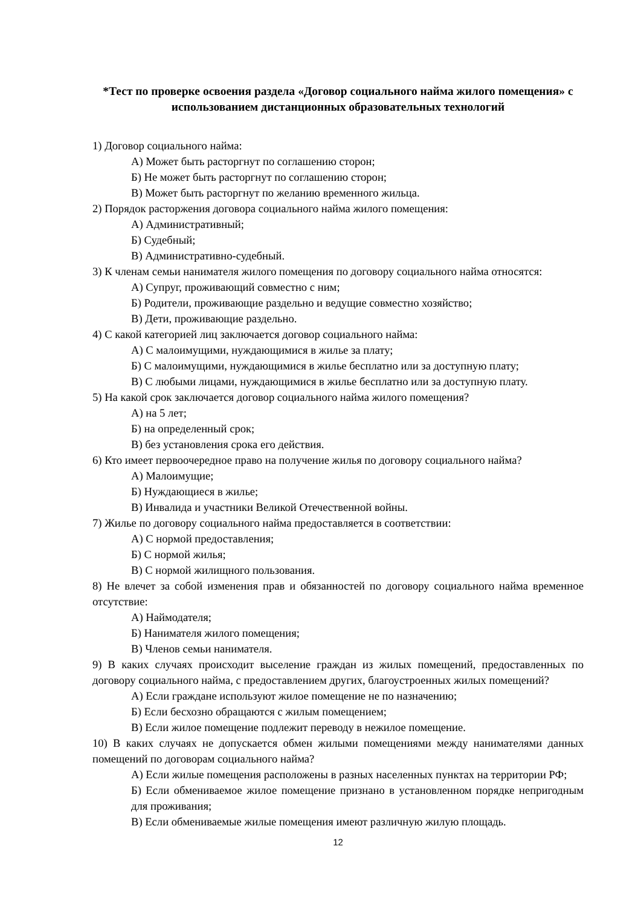*Тест по проверке освоения раздела «Договор социального найма жилого помещения» с использованием дистанционных образовательных технологий
1) Договор социального найма:
А) Может быть расторгнут по соглашению сторон;
Б) Не может быть расторгнут по соглашению сторон;
В) Может быть расторгнут по желанию временного жильца.
2) Порядок расторжения договора социального найма жилого помещения:
А) Административный;
Б) Судебный;
В) Административно-судебный.
3) К членам семьи нанимателя жилого помещения по договору социального найма относятся:
А) Супруг, проживающий совместно с ним;
Б) Родители, проживающие раздельно и ведущие совместно хозяйство;
В) Дети, проживающие раздельно.
4) С какой категорией лиц заключается договор социального найма:
А) С малоимущими, нуждающимися в жилье за плату;
Б) С малоимущими, нуждающимися в жилье бесплатно или за доступную плату;
В) С любыми лицами, нуждающимися в жилье бесплатно или за доступную плату.
5) На какой срок заключается договор социального найма жилого помещения?
А) на 5 лет;
Б) на определенный срок;
В) без установления срока его действия.
6) Кто имеет первоочередное право на получение жилья по договору социального найма?
А) Малоимущие;
Б) Нуждающиеся в жилье;
В) Инвалида и участники Великой Отечественной войны.
7) Жилье по договору социального найма предоставляется в соответствии:
А) С нормой предоставления;
Б) С нормой жилья;
В) С нормой жилищного пользования.
8) Не влечет за собой изменения прав и обязанностей по договору социального найма временное отсутствие:
А) Наймодателя;
Б) Нанимателя жилого помещения;
В) Членов семьи нанимателя.
9) В каких случаях происходит выселение граждан из жилых помещений, предоставленных по договору социального найма, с предоставлением других, благоустроенных жилых помещений?
А) Если граждане используют жилое помещение не по назначению;
Б) Если бесхозно обращаются с жилым помещением;
В) Если жилое помещение подлежит переводу в нежилое помещение.
10) В каких случаях не допускается обмен жилыми помещениями между нанимателями данных помещений по договорам социального найма?
А) Если жилые помещения расположены в разных населенных пунктах на территории РФ;
Б) Если обмениваемое жилое помещение признано в установленном порядке непригодным для проживания;
В) Если обмениваемые жилые помещения имеют различную жилую площадь.
12